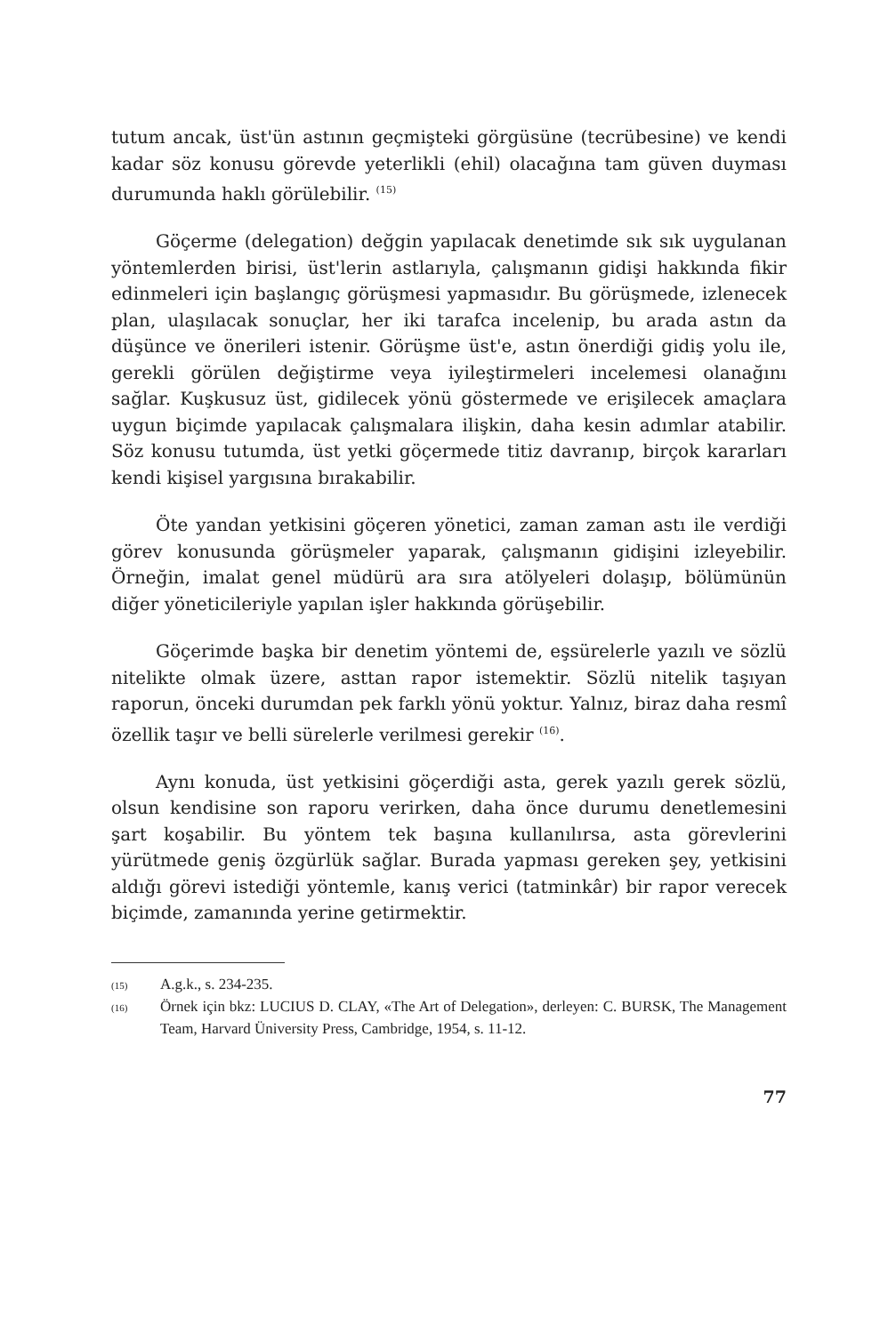tutum ancak, üst'ün astının geçmişteki görgüsüne (tecrübesine) ve kendi kadar söz konusu görevde yeterlikli (ehil) olacağına tam güven duyması durumunda haklı görülebilir. <sup>(15)</sup>
Göçerme (delegation) değgin yapılacak denetimde sık sık uygulanan yöntemlerden birisi, üst'lerin astlarıyla, çalışmanın gidişi hakkında fikir edinmeleri için başlangıç görüşmesi yapmasıdır. Bu görüşmede, izlenecek plan, ulaşılacak sonuçlar, her iki tarafca incelenip, bu arada astın da düşünce ve önerileri istenir. Görüşme üst'e, astın önerdiği gidiş yolu ile, gerekli görülen değiştirme veya iyileştirmeleri incelemesi olanağını sağlar. Kuşkusuz üst, gidilecek yönü göstermede ve erişilecek amaçlara uygun biçimde yapılacak çalışmalara ilişkin, daha kesin adımlar atabilir. Söz konusu tutumda, üst yetki göçermede titiz davranıp, birçok kararları kendi kişisel yargısına bırakabilir.
Öte yandan yetkisini göçeren yönetici, zaman zaman astı ile verdiği görev konusunda görüşmeler yaparak, çalışmanın gidişini izleyebilir. Örneğin, imalat genel müdürü ara sıra atölyeleri dolaşıp, bölümünün diğer yöneticileriyle yapılan işler hakkında görüşebilir.
Göçerimde başka bir denetim yöntemi de, eşsürelerle yazılı ve sözlü nitelikte olmak üzere, asttan rapor istemektir. Sözlü nitelik taşıyan raporun, önceki durumdan pek farklı yönü yoktur. Yalnız, biraz daha resmî özellik taşır ve belli sürelerle verilmesi gerekir <sup>(16)</sup>.
Aynı konuda, üst yetkisini göçerdiği asta, gerek yazılı gerek sözlü, olsun kendisine son raporu verirken, daha önce durumu denetlemesini şart koşabilir. Bu yöntem tek başına kullanılırsa, asta görevlerini yürütmede geniş özgürlük sağlar. Burada yapması gereken şey, yetkisini aldığı görevi istediği yöntemle, kanış verici (tatminkâr) bir rapor verecek biçimde, zamanında yerine getirmektir.
(15) A.g.k., s. 234-235.
(16) Örnek için bkz: LUCIUS D. CLAY, «The Art of Delegation», derleyen: C. BURSK, The Management Team, Harvard Üniversity Press, Cambridge, 1954, s. 11-12.
77